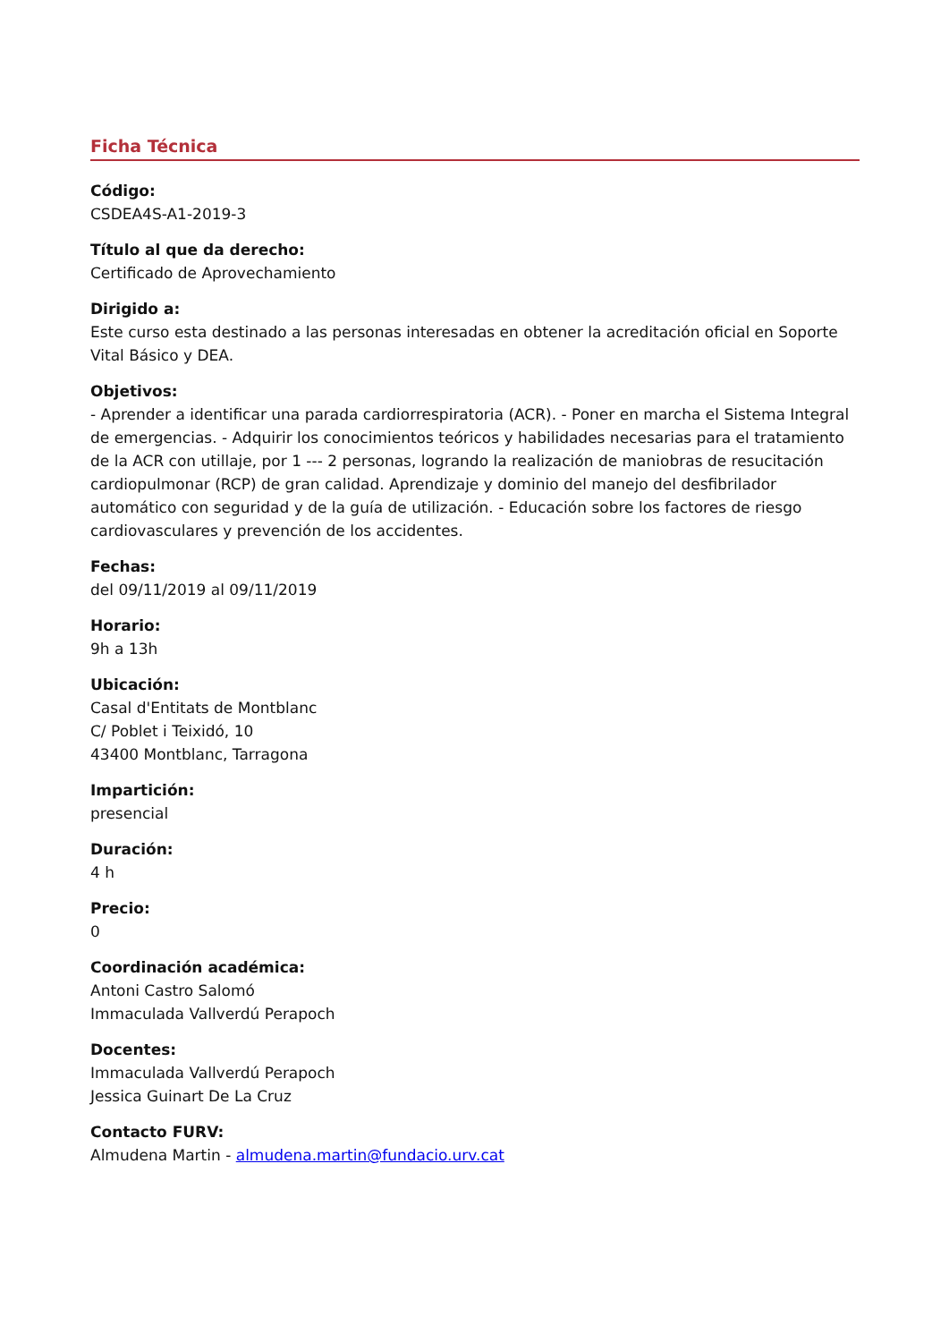Ficha Técnica
Código:
CSDEA4S-A1-2019-3
Título al que da derecho:
Certificado de Aprovechamiento
Dirigido a:
Este curso esta destinado a las personas interesadas en obtener la acreditación oficial en Soporte Vital Básico y DEA.
Objetivos:
- Aprender a identificar una parada cardiorrespiratoria (ACR). - Poner en marcha el Sistema Integral de emergencias. - Adquirir los conocimientos teóricos y habilidades necesarias para el tratamiento de la ACR con utillaje, por 1 --- 2 personas, logrando la realización de maniobras de resucitación cardiopulmonar (RCP) de gran calidad. Aprendizaje y dominio del manejo del desfibrilador automático con seguridad y de la guía de utilización. - Educación sobre los factores de riesgo cardiovasculares y prevención de los accidentes.
Fechas:
del 09/11/2019 al 09/11/2019
Horario:
9h a 13h
Ubicación:
Casal d'Entitats de Montblanc
C/ Poblet i Teixidó, 10
43400 Montblanc, Tarragona
Impartición:
presencial
Duración:
4 h
Precio:
0
Coordinación académica:
Antoni Castro Salomó
Immaculada Vallverdú Perapoch
Docentes:
Immaculada Vallverdú Perapoch
Jessica Guinart De La Cruz
Contacto FURV:
Almudena Martin - almudena.martin@fundacio.urv.cat